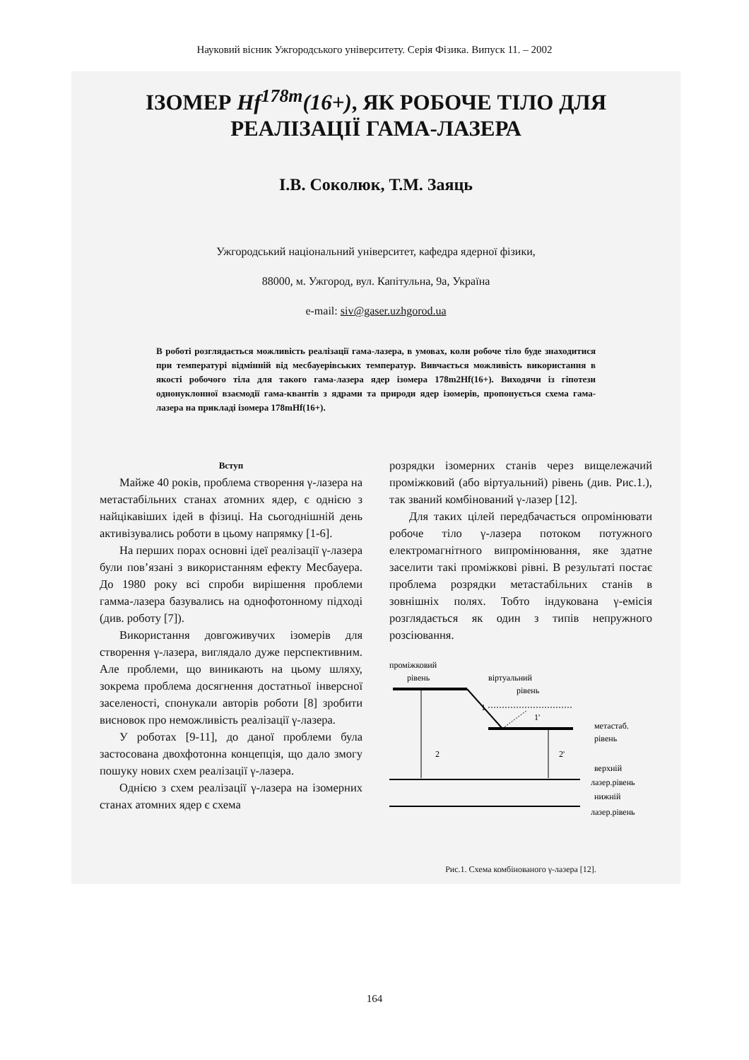Науковий вісник Ужгородського університету. Серія Фізика. Випуск 11. – 2002
ІЗОМЕР Hf<sup>178m</sup>(16+), ЯК РОБОЧЕ ТІЛО ДЛЯ
РЕАЛІЗАЦІЇ ГАМА-ЛАЗЕРА
І.В. Соколюк, Т.М. Заяць
Ужгородський національний університет, кафедра ядерної фізики,
88000, м. Ужгород, вул. Капітульна, 9а, Україна
e-mail: siv@gaser.uzhgorod.ua
В роботі розглядається можливість реалізації гама-лазера, в умовах, коли робоче тіло буде знаходитися при температурі відмінній від месбауерівських температур. Вивчається можливість використання в якості робочого тіла для такого гама-лазера ядер ізомера 178m2Hf(16+). Виходячи із гіпотези однонуклонної взаємодії гама-квантів з ядрами та природи ядер ізомерів, пропонується схема гама-лазера на прикладі ізомера 178mHf(16+).
Вступ
Майже 40 років, проблема створення γ-лазера на метастабільних станах атомних ядер, є однією з найцікавіших ідей в фізиці. На сьогоднішній день активізувались роботи в цьому напрямку [1-6].
На перших порах основні ідеї реалізації γ-лазера були пов’язані з використанням ефекту Месбауера. До 1980 року всі спроби вирішення проблеми гамма-лазера базувались на однофотонному підході (див. роботу [7]).
Використання довгоживучих ізомерів для створення γ-лазера, виглядало дуже перспективним. Але проблеми, що виникають на цьому шляху, зокрема проблема досягнення достатньої інверсної заселеності, спонукали авторів роботи [8] зробити висновок про неможливість реалізації γ-лазера.
У роботах [9-11], до даної проблеми була застосована двохфотонна концепція, що дало змогу пошуку нових схем реалізації γ-лазера.
Однією з схем реалізації γ-лазера на ізомерних станах атомних ядер є схема
розрядки ізомерних станів через вищележачий проміжковий (або віртуальний) рівень (див. Рис.1.), так званий комбінований γ-лазер [12].
Для таких цілей передбачається опромінювати робоче тіло γ-лазера потоком потужного електромагнітного випромінювання, яке здатне заселити такі проміжкові рівні. В результаті постає проблема розрядки метастабільних станів в зовнішніх полях. Тобто індукована γ-емісія розглядається як один з типів непружного розсіювання.
проміжковий
рівень
віртуальний
рівень
1
1'
метастаб.
рівень
2
2'
верхній
лазер.рівень
нижній
лазер.рівень
Рис.1. Схема комбінованого γ-лазера [12].
164